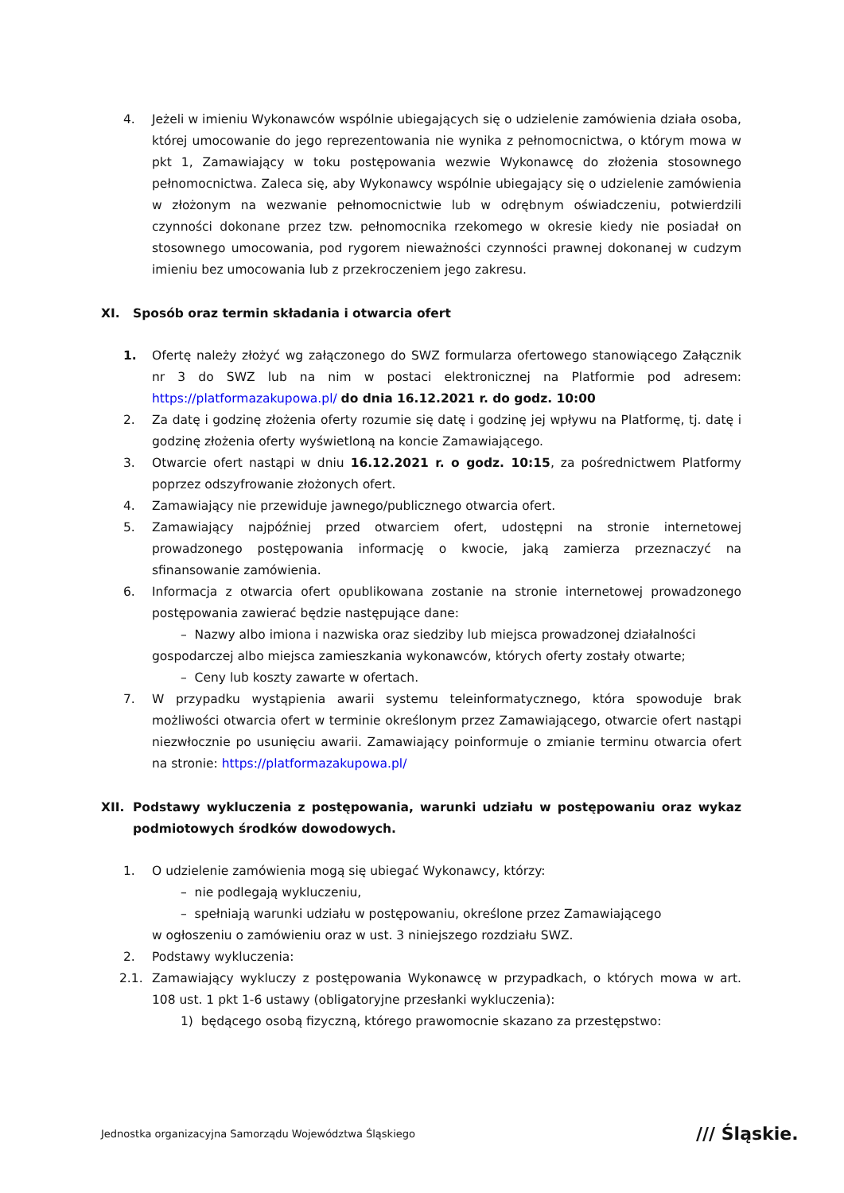4. Jeżeli w imieniu Wykonawców wspólnie ubiegających się o udzielenie zamówienia działa osoba, której umocowanie do jego reprezentowania nie wynika z pełnomocnictwa, o którym mowa w pkt 1, Zamawiający w toku postępowania wezwie Wykonawcę do złożenia stosownego pełnomocnictwa. Zaleca się, aby Wykonawcy wspólnie ubiegający się o udzielenie zamówienia w złożonym na wezwanie pełnomocnictwie lub w odrębnym oświadczeniu, potwierdzili czynności dokonane przez tzw. pełnomocnika rzekomego w okresie kiedy nie posiadał on stosownego umocowania, pod rygorem nieważności czynności prawnej dokonanej w cudzym imieniu bez umocowania lub z przekroczeniem jego zakresu.
XI. Sposób oraz termin składania i otwarcia ofert
1. Ofertę należy złożyć wg załączonego do SWZ formularza ofertowego stanowiącego Załącznik nr 3 do SWZ lub na nim w postaci elektronicznej na Platformie pod adresem: https://platformazakupowa.pl/ do dnia 16.12.2021 r. do godz. 10:00
2. Za datę i godzinę złożenia oferty rozumie się datę i godzinę jej wpływu na Platformę, tj. datę i godzinę złożenia oferty wyświetloną na koncie Zamawiającego.
3. Otwarcie ofert nastąpi w dniu 16.12.2021 r. o godz. 10:15, za pośrednictwem Platformy poprzez odszyfrowanie złożonych ofert.
4. Zamawiający nie przewiduje jawnego/publicznego otwarcia ofert.
5. Zamawiający najpóźniej przed otwarciem ofert, udostępni na stronie internetowej prowadzonego postępowania informację o kwocie, jaką zamierza przeznaczyć na sfinansowanie zamówienia.
6. Informacja z otwarcia ofert opublikowana zostanie na stronie internetowej prowadzonego postępowania zawierać będzie następujące dane:
– Nazwy albo imiona i nazwiska oraz siedziby lub miejsca prowadzonej działalności
gospodarczej albo miejsca zamieszkania wykonawców, których oferty zostały otwarte;
– Ceny lub koszty zawarte w ofertach.
7. W przypadku wystąpienia awarii systemu teleinformatycznego, która spowoduje brak możliwości otwarcia ofert w terminie określonym przez Zamawiającego, otwarcie ofert nastąpi niezwłocznie po usunięciu awarii. Zamawiający poinformuje o zmianie terminu otwarcia ofert na stronie: https://platformazakupowa.pl/
XII. Podstawy wykluczenia z postępowania, warunki udziału w postępowaniu oraz wykaz podmiotowych środków dowodowych.
1. O udzielenie zamówienia mogą się ubiegać Wykonawcy, którzy:
– nie podlegają wykluczeniu,
– spełniają warunki udziału w postępowaniu, określone przez Zamawiającego
w ogłoszeniu o zamówieniu oraz w ust. 3 niniejszego rozdziału SWZ.
2. Podstawy wykluczenia:
2.1. Zamawiający wykluczy z postępowania Wykonawcę w przypadkach, o których mowa w art. 108 ust. 1 pkt 1-6 ustawy (obligatoryjne przesłanki wykluczenia):
1) będącego osobą fizyczną, którego prawomocnie skazano za przestępstwo:
Jednostka organizacyjna Samorządu Województwa Śląskiego
/// Śląskie.